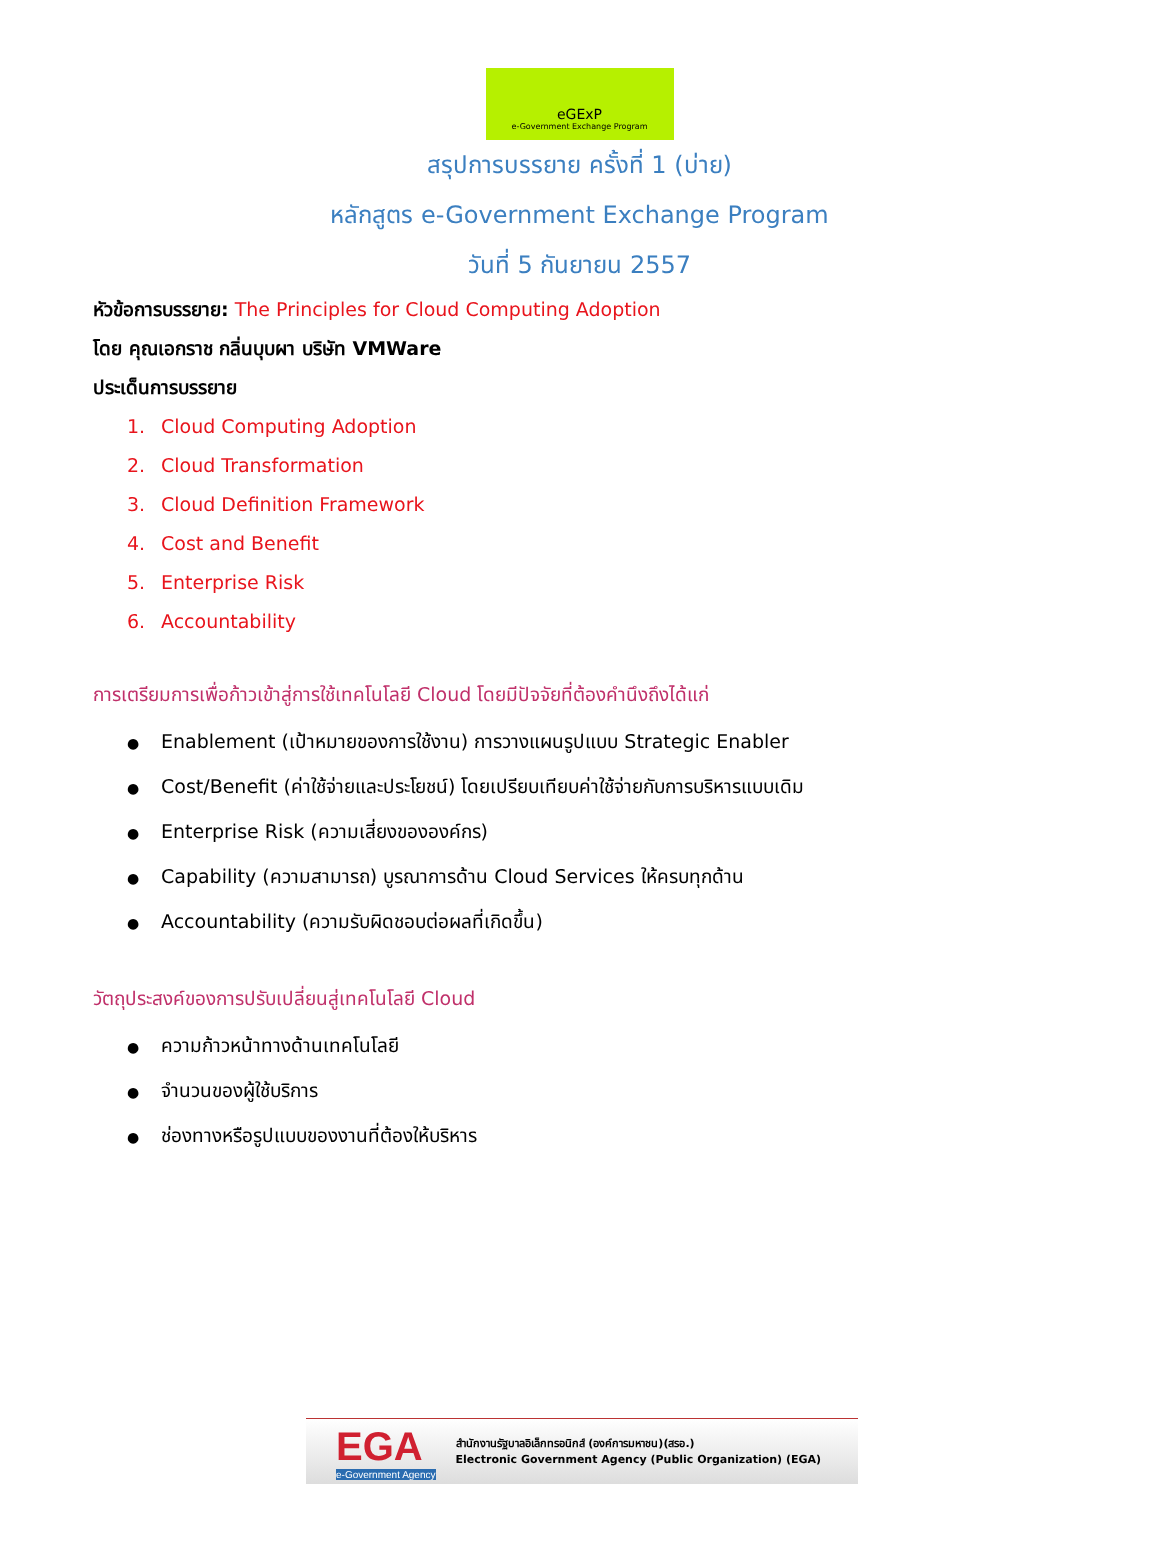eGExP
e-Government Exchange Program
สรุปการบรรยาย ครั้งที่ 1 (บ่าย)
หลักสูตร e-Government Exchange Program
วันที่ 5 กันยายน 2557
หัวข้อการบรรยาย: The Principles for Cloud Computing Adoption
โดย คุณเอกราช กลิ่นบุบผา บริษัท VMWare
ประเด็นการบรรยาย
1. Cloud Computing Adoption
2. Cloud Transformation
3. Cloud Definition Framework
4. Cost and Benefit
5. Enterprise Risk
6. Accountability
การเตรียมการเพื่อก้าวเข้าสู่การใช้เทคโนโลยี Cloud โดยมีปัจจัยที่ต้องคำนึงถึงได้แก่
● Enablement (เป้าหมายของการใช้งาน) การวางแผนรูปแบบ Strategic Enabler
● Cost/Benefit (ค่าใช้จ่ายและประโยชน์) โดยเปรียบเทียบค่าใช้จ่ายกับการบริหารแบบเดิม
● Enterprise Risk (ความเสี่ยงขององค์กร)
● Capability (ความสามารถ) บูรณาการด้าน Cloud Services ให้ครบทุกด้าน
● Accountability (ความรับผิดชอบต่อผลที่เกิดขึ้น)
วัตถุประสงค์ของการปรับเปลี่ยนสู่เทคโนโลยี Cloud
● ความก้าวหน้าทางด้านเทคโนโลยี
● จำนวนของผู้ใช้บริการ
● ช่องทางหรือรูปแบบของงานที่ต้องให้บริหาร
EGA
e-Government Agency
สำนักงานรัฐบาลอิเล็กทรอนิกส์ (องค์การมหาชน)(สรอ.)
Electronic Government Agency (Public Organization) (EGA)